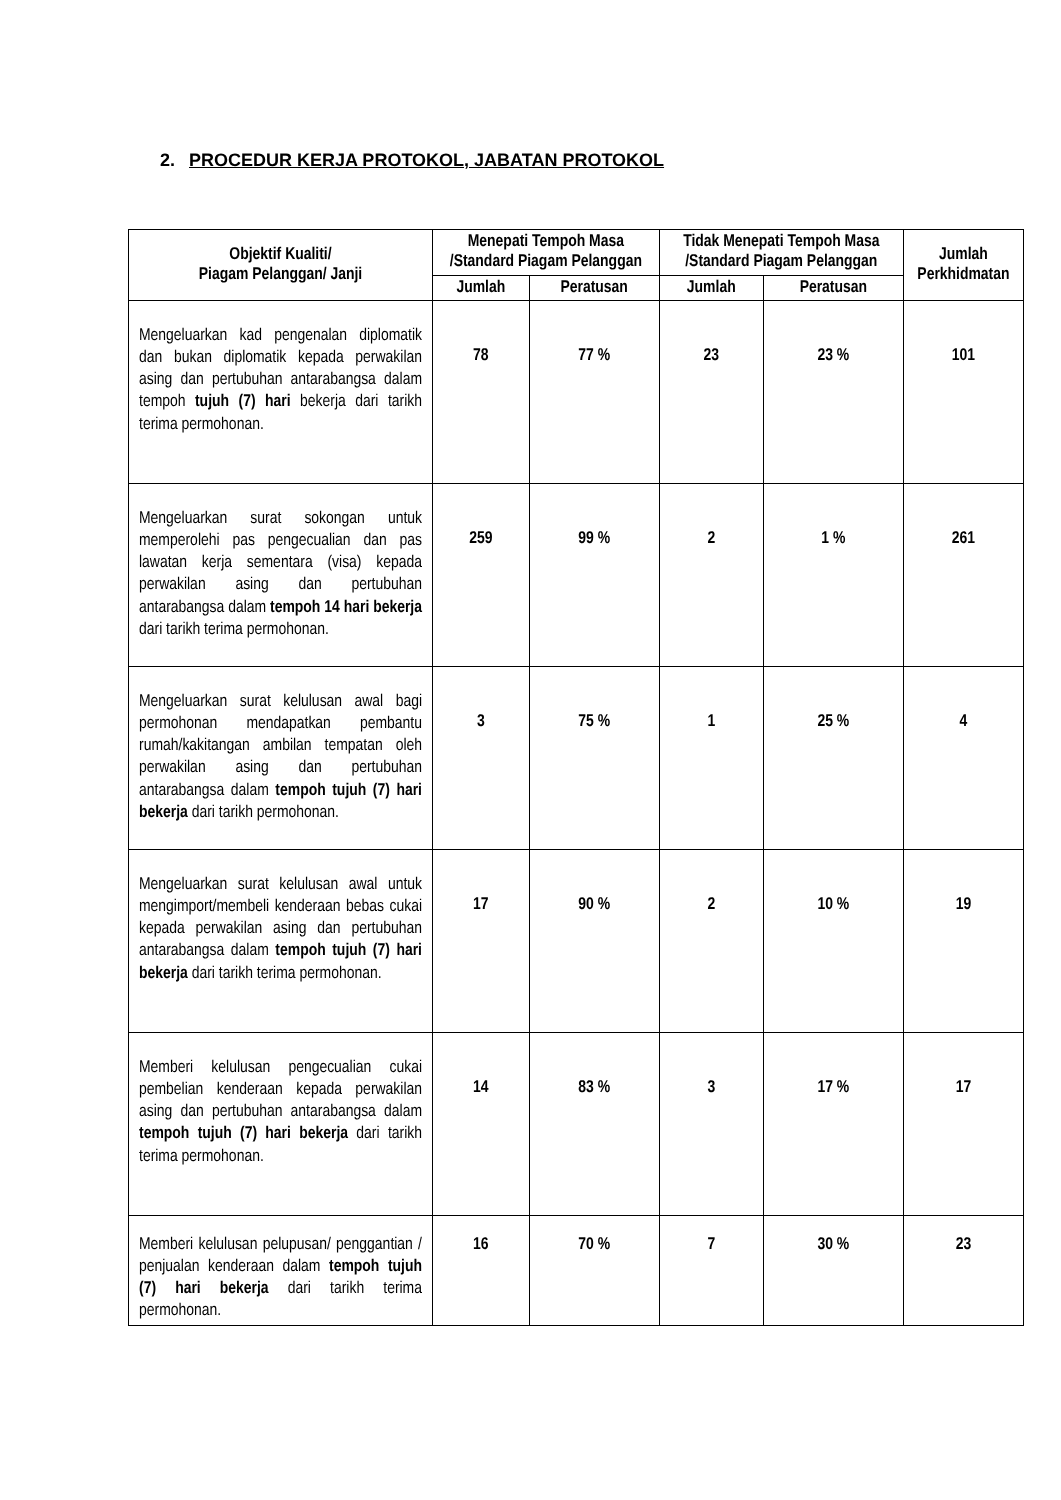2. PROCEDUR KERJA PROTOKOL, JABATAN PROTOKOL
| Objektif Kualiti/ Piagam Pelanggan/ Janji | Menepati Tempoh Masa /Standard Piagam Pelanggan | | Tidak Menepati Tempoh Masa /Standard Piagam Pelanggan | | Jumlah Perkhidmatan |
| --- | --- | --- | --- | --- | --- |
| | Jumlah | Peratusan | Jumlah | Peratusan | |
| Mengeluarkan kad pengenalan diplomatik dan bukan diplomatik kepada perwakilan asing dan pertubuhan antarabangsa dalam tempoh tujuh (7) hari bekerja dari tarikh terima permohonan. | 78 | 77 % | 23 | 23 % | 101 |
| Mengeluarkan surat sokongan untuk memperolehi pas pengecualian dan pas lawatan kerja sementara (visa) kepada perwakilan asing dan pertubuhan antarabangsa dalam tempoh 14 hari bekerja dari tarikh terima permohonan. | 259 | 99 % | 2 | 1 % | 261 |
| Mengeluarkan surat kelulusan awal bagi permohonan mendapatkan pembantu rumah/kakitangan ambilan tempatan oleh perwakilan asing dan pertubuhan antarabangsa dalam tempoh tujuh (7) hari bekerja dari tarikh permohonan. | 3 | 75 % | 1 | 25 % | 4 |
| Mengeluarkan surat kelulusan awal untuk mengimport/membeli kenderaan bebas cukai kepada perwakilan asing dan pertubuhan antarabangsa dalam tempoh tujuh (7) hari bekerja dari tarikh terima permohonan. | 17 | 90 % | 2 | 10 % | 19 |
| Memberi kelulusan pengecualian cukai pembelian kenderaan kepada perwakilan asing dan pertubuhan antarabangsa dalam tempoh tujuh (7) hari bekerja dari tarikh terima permohonan. | 14 | 83 % | 3 | 17 % | 17 |
| Memberi kelulusan pelupusan/ penggantian / penjualan kenderaan dalam tempoh tujuh (7) hari bekerja dari tarikh terima permohonan. | 16 | 70 % | 7 | 30 % | 23 |